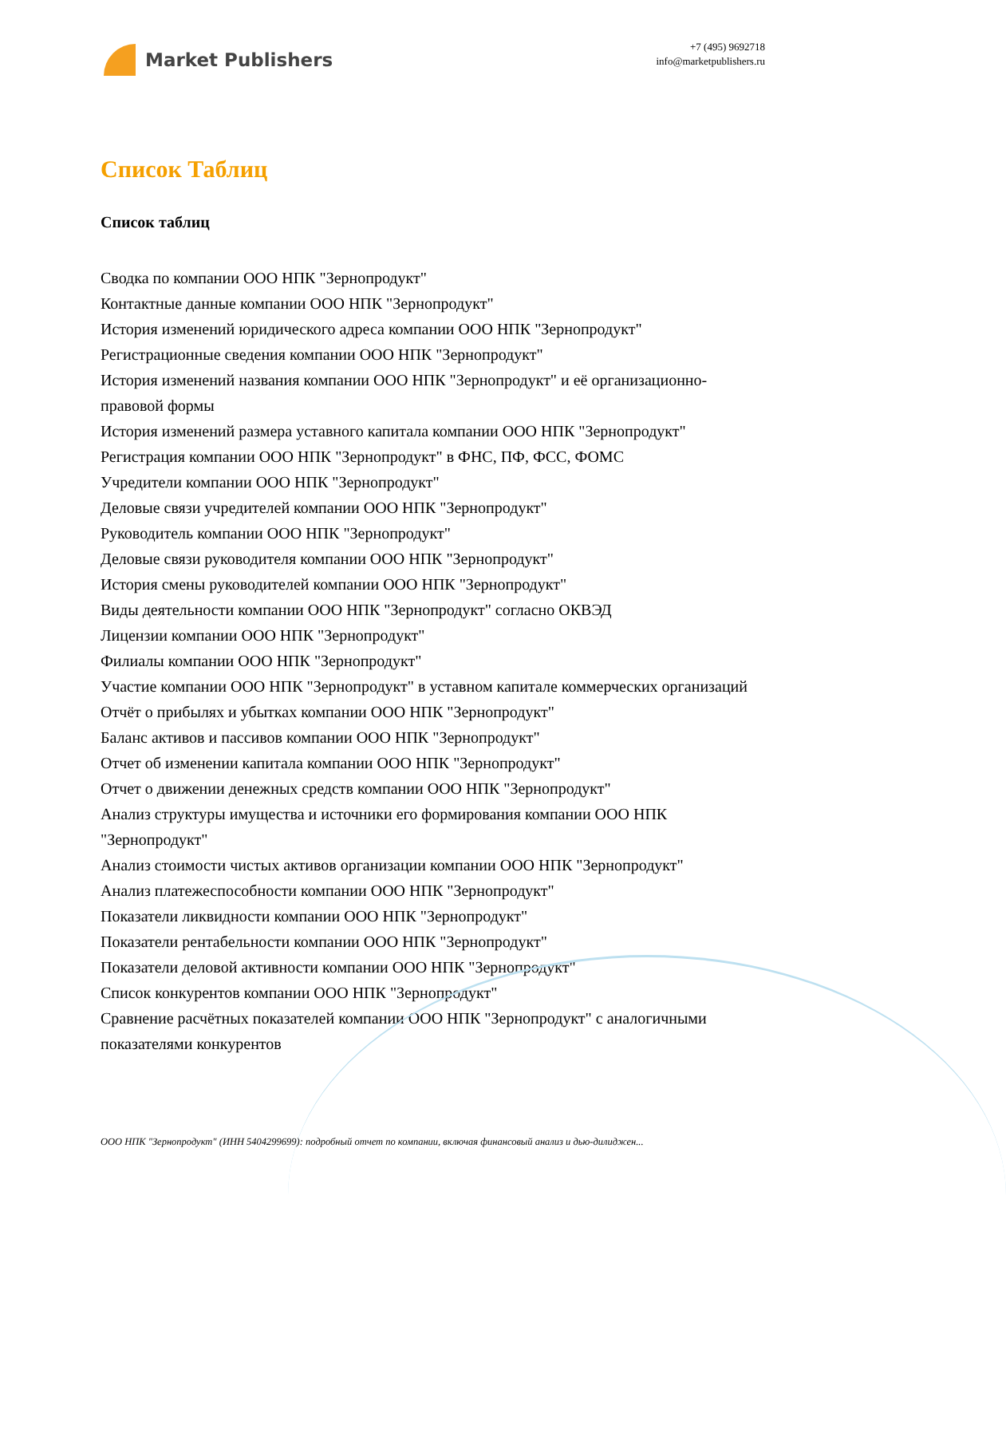Market Publishers
+7 (495) 9692718
info@marketpublishers.ru
Список Таблиц
Список таблиц
Сводка по компании ООО НПК "Зернопродукт"
Контактные данные компании ООО НПК "Зернопродукт"
История изменений юридического адреса компании ООО НПК "Зернопродукт"
Регистрационные сведения компании ООО НПК "Зернопродукт"
История изменений названия компании ООО НПК "Зернопродукт" и её организационно-правовой формы
История изменений размера уставного капитала компании ООО НПК "Зернопродукт"
Регистрация компании ООО НПК "Зернопродукт" в ФНС, ПФ, ФСС, ФОМС
Учредители компании ООО НПК "Зернопродукт"
Деловые связи учредителей компании ООО НПК "Зернопродукт"
Руководитель компании ООО НПК "Зернопродукт"
Деловые связи руководителя компании ООО НПК "Зернопродукт"
История смены руководителей компании ООО НПК "Зернопродукт"
Виды деятельности компании ООО НПК "Зернопродукт" согласно ОКВЭД
Лицензии компании ООО НПК "Зернопродукт"
Филиалы компании ООО НПК "Зернопродукт"
Участие компании ООО НПК "Зернопродукт" в уставном капитале коммерческих организаций
Отчёт о прибылях и убытках компании ООО НПК "Зернопродукт"
Баланс активов и пассивов компании ООО НПК "Зернопродукт"
Отчет об изменении капитала компании ООО НПК "Зернопродукт"
Отчет о движении денежных средств компании ООО НПК "Зернопродукт"
Анализ структуры имущества и источники его формирования компании ООО НПК "Зернопродукт"
Анализ стоимости чистых активов организации компании ООО НПК "Зернопродукт"
Анализ платежеспособности компании ООО НПК "Зернопродукт"
Показатели ликвидности компании ООО НПК "Зернопродукт"
Показатели рентабельности компании ООО НПК "Зернопродукт"
Показатели деловой активности компании ООО НПК "Зернопродукт"
Список конкурентов компании ООО НПК "Зернопродукт"
Сравнение расчётных показателей компании ООО НПК "Зернопродукт" с аналогичными показателями конкурентов
ООО НПК "Зернопродукт" (ИНН 5404299699): подробный отчет по компании, включая финансовый анализ и дью-дилиджен...